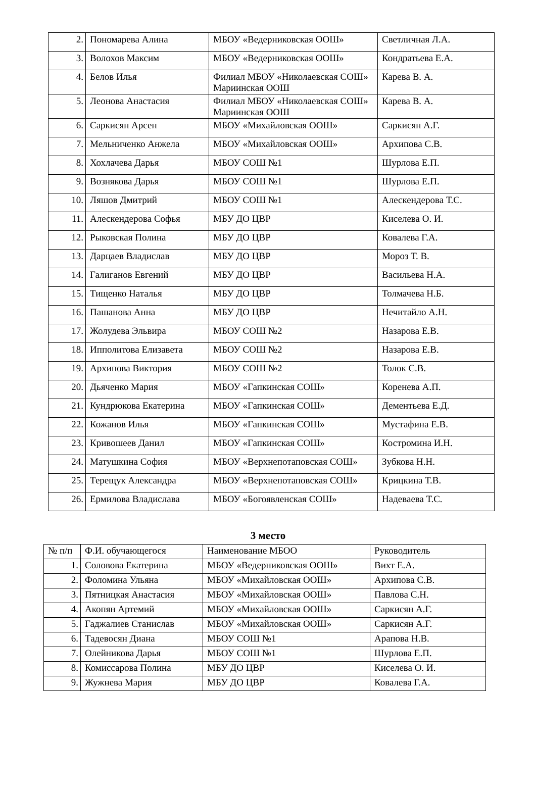| 2. | Пономарева Алина | МБОУ «Ведерниковская ООШ» | Светличная Л.А. |
| 3. | Волохов Максим | МБОУ «Ведерниковская ООШ» | Кондратьева Е.А. |
| 4. | Белов Илья | Филиал МБОУ «Николаевская СОШ» Мариинская ООШ | Карева В. А. |
| 5. | Леонова Анастасия | Филиал МБОУ «Николаевская СОШ» Мариинская ООШ | Карева В. А. |
| 6. | Саркисян Арсен | МБОУ «Михайловская ООШ» | Саркисян А.Г. |
| 7. | Мельниченко Анжела | МБОУ «Михайловская ООШ» | Архипова С.В. |
| 8. | Хохлачева Дарья | МБОУ СОШ №1 | Шурлова Е.П. |
| 9. | Вознякова Дарья | МБОУ СОШ №1 | Шурлова Е.П. |
| 10. | Ляшов Дмитрий | МБОУ СОШ №1 | Алескендерова Т.С. |
| 11. | Алескендерова Софья | МБУ ДО ЦВР | Киселева О. И. |
| 12. | Рыковская Полина | МБУ ДО ЦВР | Ковалева Г.А. |
| 13. | Дарцаев Владислав | МБУ ДО ЦВР | Мороз Т. В. |
| 14. | Галиганов Евгений | МБУ ДО ЦВР | Васильева Н.А. |
| 15. | Тищенко Наталья | МБУ ДО ЦВР | Толмачева Н.Б. |
| 16. | Пашанова Анна | МБУ ДО ЦВР | Нечитайло А.Н. |
| 17. | Жолудева Эльвира | МБОУ СОШ №2 | Назарова Е.В. |
| 18. | Ипполитова Елизавета | МБОУ СОШ №2 | Назарова Е.В. |
| 19. | Архипова Виктория | МБОУ СОШ №2 | Толок С.В. |
| 20. | Дьяченко Мария | МБОУ «Гапкинская СОШ» | Коренева А.П. |
| 21. | Кундрюкова Екатерина | МБОУ «Гапкинская СОШ» | Дементьева Е.Д. |
| 22. | Кожанов Илья | МБОУ «Гапкинская СОШ» | Мустафина Е.В. |
| 23. | Кривошеев Данил | МБОУ «Гапкинская СОШ» | Костромина И.Н. |
| 24. | Матушкина София | МБОУ «Верхнепотаповская СОШ» | Зубкова Н.Н. |
| 25. | Терещук Александра | МБОУ «Верхнепотаповская СОШ» | Крицкина Т.В. |
| 26. | Ермилова Владислава | МБОУ «Богоявленская СОШ» | Надеваева Т.С. |
3 место
| № п/п | Ф.И. обучающегося | Наименование МБОО | Руководитель |
| --- | --- | --- | --- |
| 1. | Соловова Екатерина | МБОУ «Ведерниковская ООШ» | Вихт Е.А. |
| 2. | Фоломина Ульяна | МБОУ «Михайловская ООШ» | Архипова С.В. |
| 3. | Пятницкая Анастасия | МБОУ «Михайловская ООШ» | Павлова С.Н. |
| 4. | Акопян Артемий | МБОУ «Михайловская ООШ» | Саркисян А.Г. |
| 5. | Гаджалиев Станислав | МБОУ «Михайловская ООШ» | Саркисян А.Г. |
| 6. | Тадевосян Диана | МБОУ СОШ №1 | Арапова Н.В. |
| 7. | Олейникова Дарья | МБОУ СОШ №1 | Шурлова Е.П. |
| 8. | Комиссарова Полина | МБУ ДО ЦВР | Киселева О. И. |
| 9. | Жужнева Мария | МБУ ДО ЦВР | Ковалева Г.А. |